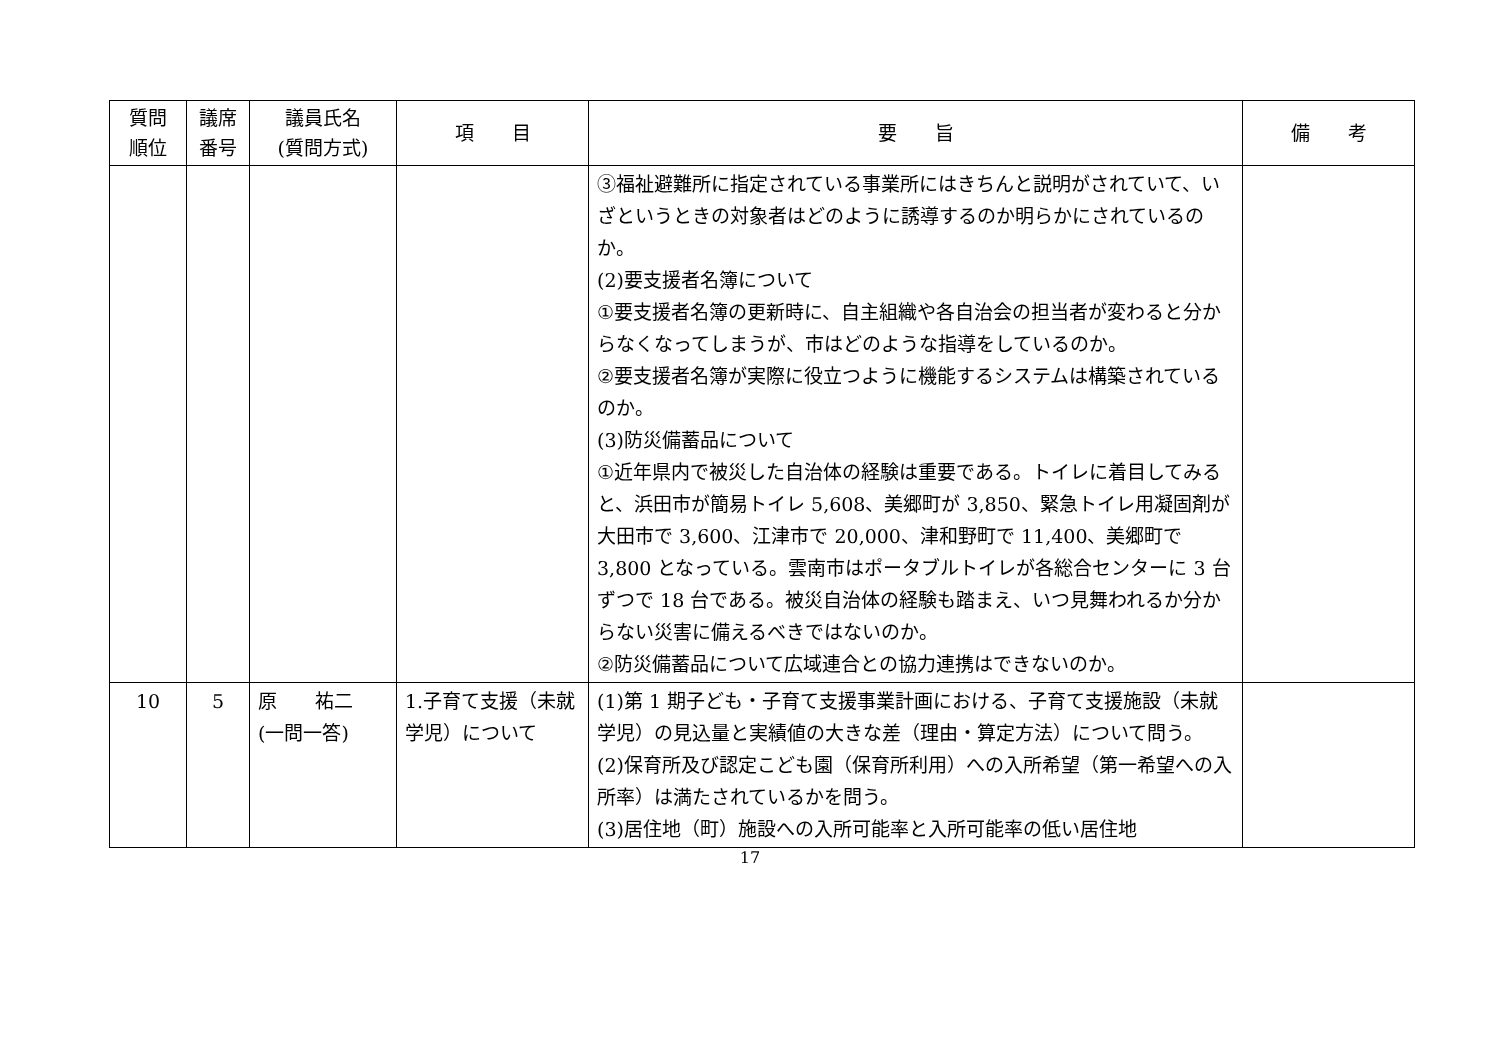| 質問 順位 | 議席 番号 | 議員氏名 (質問方式) | 項 目 | 要 旨 | 備 考 |
| --- | --- | --- | --- | --- | --- |
| | | | | ③福祉避難所に指定されている事業所にはきちんと説明がされていて、いざというときの対象者はどのように誘導するのか明らかにされているのか。 (2)要支援者名簿について ①要支援者名簿の更新時に、自主組織や各自治会の担当者が変わると分からなくなってしまうが、市はどのような指導をしているのか。 ②要支援者名簿が実際に役立つように機能するシステムは構築されているのか。 (3)防災備蓄品について ①近年県内で被災した自治体の経験は重要である。トイレに着目してみると、浜田市が簡易トイレ 5,608、美郷町が 3,850、緊急トイレ用凝固剤が大田市で 3,600、江津市で 20,000、津和野町で 11,400、美郷町で 3,800 となっている。雲南市はポータブルトイレが各総合センターに 3 台ずつで 18 台である。被災自治体の経験も踏まえ、いつ見舞われるか分からない災害に備えるべきではないのか。 ②防災備蓄品について広域連合との協力連携はできないのか。 | |
| 10 | 5 | 原 祐二 (一問一答) | 1.子育て支援（未就学児）について | (1)第 1 期子ども・子育て支援事業計画における、子育て支援施設（未就学児）の見込量と実績値の大きな差（理由・算定方法）について問う。 (2)保育所及び認定こども園（保育所利用）への入所希望（第一希望への入所率）は満たされているかを問う。 (3)居住地（町）施設への入所可能率と入所可能率の低い居住地 | |
17